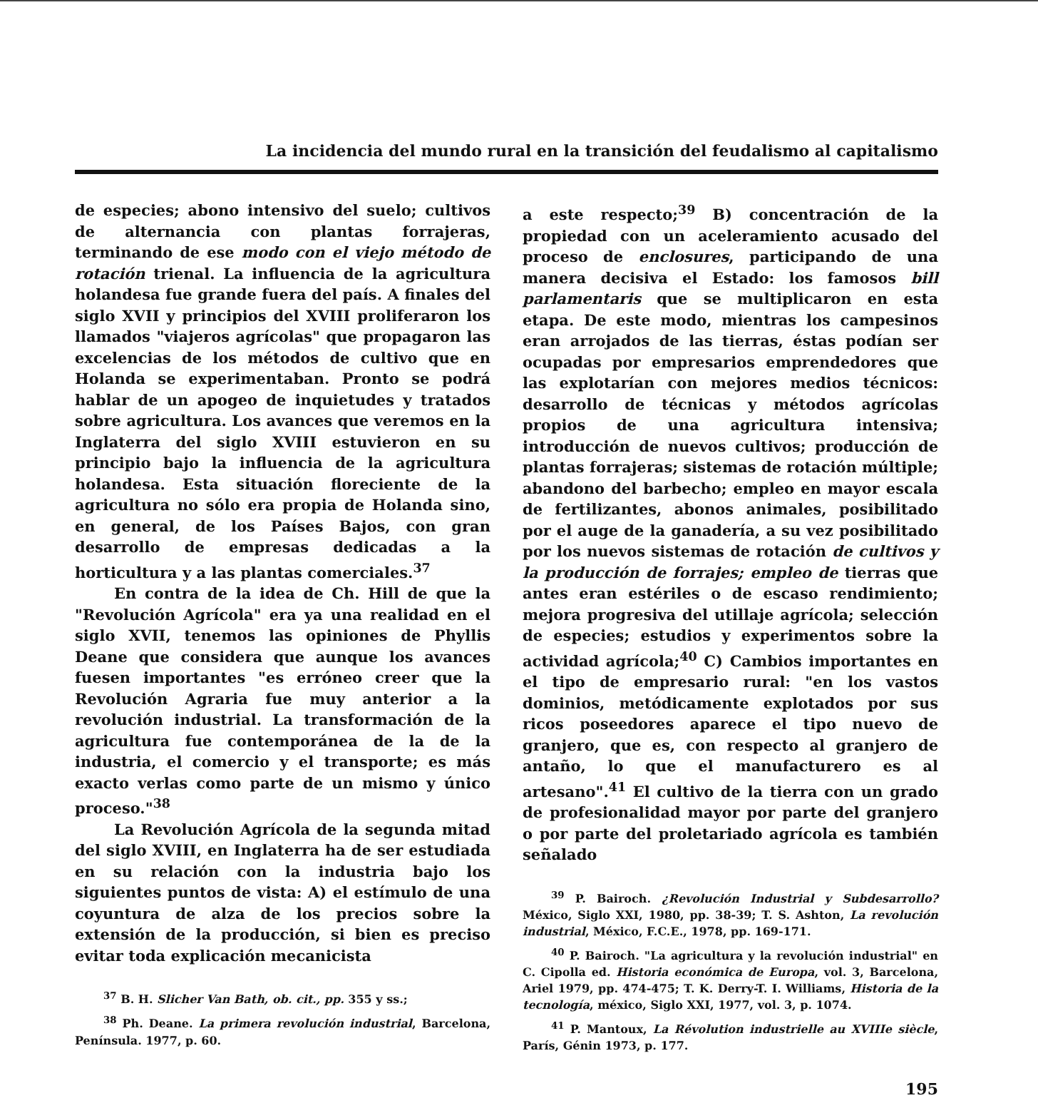La incidencia del mundo rural en la transición del feudalismo al capitalismo
de especies; abono intensivo del suelo; cultivos de alternancia con plantas forrajeras, terminando de ese modo con el viejo método de rotación trienal. La influencia de la agricultura holandesa fue grande fuera del país. A finales del siglo XVII y principios del XVIII proliferaron los llamados "viajeros agrícolas" que propagaron las excelencias de los métodos de cultivo que en Holanda se experimentaban. Pronto se podrá hablar de un apogeo de inquietudes y tratados sobre agricultura. Los avances que veremos en la Inglaterra del siglo XVIII estuvieron en su principio bajo la influencia de la agricultura holandesa. Esta situación floreciente de la agricultura no sólo era propia de Holanda sino, en general, de los Países Bajos, con gran desarrollo de empresas dedicadas a la horticultura y a las plantas comerciales.<sup>37</sup>
En contra de la idea de Ch. Hill de que la "Revolución Agrícola" era ya una realidad en el siglo XVII, tenemos las opiniones de Phyllis Deane que considera que aunque los avances fuesen importantes "es erróneo creer que la Revolución Agraria fue muy anterior a la revolución industrial. La transformación de la agricultura fue contemporánea de la de la industria, el comercio y el transporte; es más exacto verlas como parte de un mismo y único proceso."<sup>38</sup>
La Revolución Agrícola de la segunda mitad del siglo XVIII, en Inglaterra ha de ser estudiada en su relación con la industria bajo los siguientes puntos de vista: A) el estímulo de una coyuntura de alza de los precios sobre la extensión de la producción, si bien es preciso evitar toda explicación mecanicista
<sup>37</sup> B. H. Slicher Van Bath, ob. cit., pp. 355 y ss.;
<sup>38</sup> Ph. Deane. La primera revolución industrial, Barcelona, Península. 1977, p. 60.
a este respecto;<sup>39</sup> B) concentración de la propiedad con un aceleramiento acusado del proceso de enclosures, participando de una manera decisiva el Estado: los famosos bill parlamentaris que se multiplicaron en esta etapa. De este modo, mientras los campesinos eran arrojados de las tierras, éstas podían ser ocupadas por empresarios emprendedores que las explotarían con mejores medios técnicos: desarrollo de técnicas y métodos agrícolas propios de una agricultura intensiva; introducción de nuevos cultivos; producción de plantas forrajeras; sistemas de rotación múltiple; abandono del barbecho; empleo en mayor escala de fertilizantes, abonos animales, posibilitado por el auge de la ganadería, a su vez posibilitado por los nuevos sistemas de rotación de cultivos y la producción de forrajes; empleo de tierras que antes eran estériles o de escaso rendimiento; mejora progresiva del utillaje agrícola; selección de especies; estudios y experimentos sobre la actividad agrícola;<sup>40</sup> C) Cambios importantes en el tipo de empresario rural: "en los vastos dominios, metódicamente explotados por sus ricos poseedores aparece el tipo nuevo de granjero, que es, con respecto al granjero de antaño, lo que el manufacturero es al artesano".<sup>41</sup> El cultivo de la tierra con un grado de profesionalidad mayor por parte del granjero o por parte del proletariado agrícola es también señalado
<sup>39</sup> P. Bairoch. ¿Revolución Industrial y Subdesarrollo? México, Siglo XXI, 1980, pp. 38-39; T. S. Ashton, La revolución industrial, México, F.C.E., 1978, pp. 169-171.
<sup>40</sup> P. Bairoch. "La agricultura y la revolución industrial" en C. Cipolla ed. Historia económica de Europa, vol. 3, Barcelona, Ariel 1979, pp. 474-475; T. K. Derry-T. I. Williams, Historia de la tecnología, méxico, Siglo XXI, 1977, vol. 3, p. 1074.
<sup>41</sup> P. Mantoux, La Révolution industrielle au XVIIIe siècle, París, Génin 1973, p. 177.
195